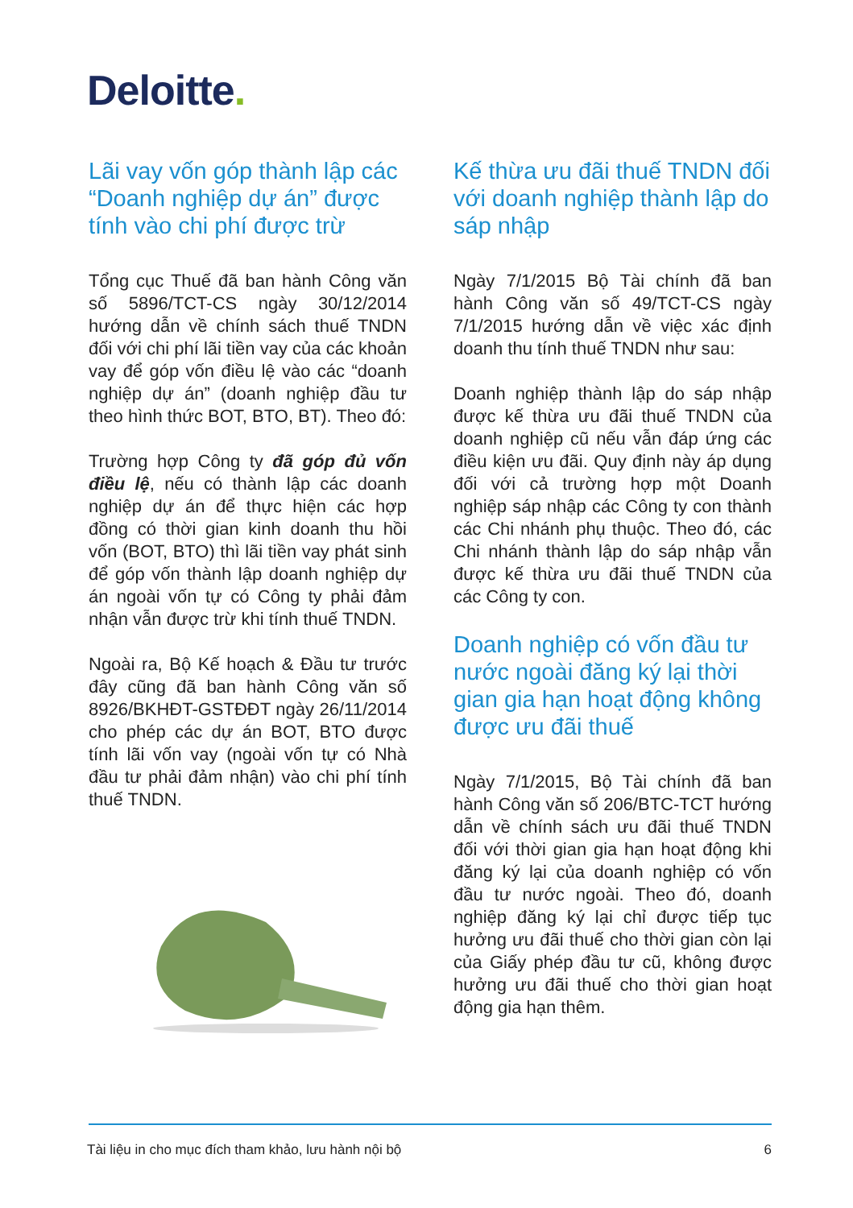Deloitte.
Lãi vay vốn góp thành lập các “Doanh nghiệp dự án” được tính vào chi phí được trừ
Tổng cục Thuế đã ban hành Công văn số 5896/TCT-CS ngày 30/12/2014 hướng dẫn về chính sách thuế TNDN đối với chi phí lãi tiền vay của các khoản vay để góp vốn điều lệ vào các “doanh nghiệp dự án” (doanh nghiệp đầu tư theo hình thức BOT, BTO, BT). Theo đó:
Trường hợp Công ty đã góp đủ vốn điều lệ, nếu có thành lập các doanh nghiệp dự án để thực hiện các hợp đồng có thời gian kinh doanh thu hồi vốn (BOT, BTO) thì lãi tiền vay phát sinh để góp vốn thành lập doanh nghiệp dự án ngoài vốn tự có Công ty phải đảm nhận vẫn được trừ khi tính thuế TNDN.
Ngoài ra, Bộ Kế hoạch & Đầu tư trước đây cũng đã ban hành Công văn số 8926/BKHĐT-GSTĐĐT ngày 26/11/2014 cho phép các dự án BOT, BTO được tính lãi vốn vay (ngoài vốn tự có Nhà đầu tư phải đảm nhận) vào chi phí tính thuế TNDN.
Kế thừa ưu đãi thuế TNDN đối với doanh nghiệp thành lập do sáp nhập
Ngày 7/1/2015 Bộ Tài chính đã ban hành Công văn số 49/TCT-CS ngày 7/1/2015 hướng dẫn về việc xác định doanh thu tính thuế TNDN như sau:
Doanh nghiệp thành lập do sáp nhập được kế thừa ưu đãi thuế TNDN của doanh nghiệp cũ nếu vẫn đáp ứng các điều kiện ưu đãi. Quy định này áp dụng đối với cả trường hợp một Doanh nghiệp sáp nhập các Công ty con thành các Chi nhánh phụ thuộc. Theo đó, các Chi nhánh thành lập do sáp nhập vẫn được kế thừa ưu đãi thuế TNDN của các Công ty con.
Doanh nghiệp có vốn đầu tư nước ngoài đăng ký lại thời gian gia hạn hoạt động không được ưu đãi thuế
Ngày 7/1/2015, Bộ Tài chính đã ban hành Công văn số 206/BTC-TCT hướng dẫn về chính sách ưu đãi thuế TNDN đối với thời gian gia hạn hoạt động khi đăng ký lại của doanh nghiệp có vốn đầu tư nước ngoài. Theo đó, doanh nghiệp đăng ký lại chỉ được tiếp tục hưởng ưu đãi thuế cho thời gian còn lại của Giấy phép đầu tư cũ, không được hưởng ưu đãi thuế cho thời gian hoạt động gia hạn thêm.
Tài liệu in cho mục đích tham khảo, lưu hành nội bộ 6